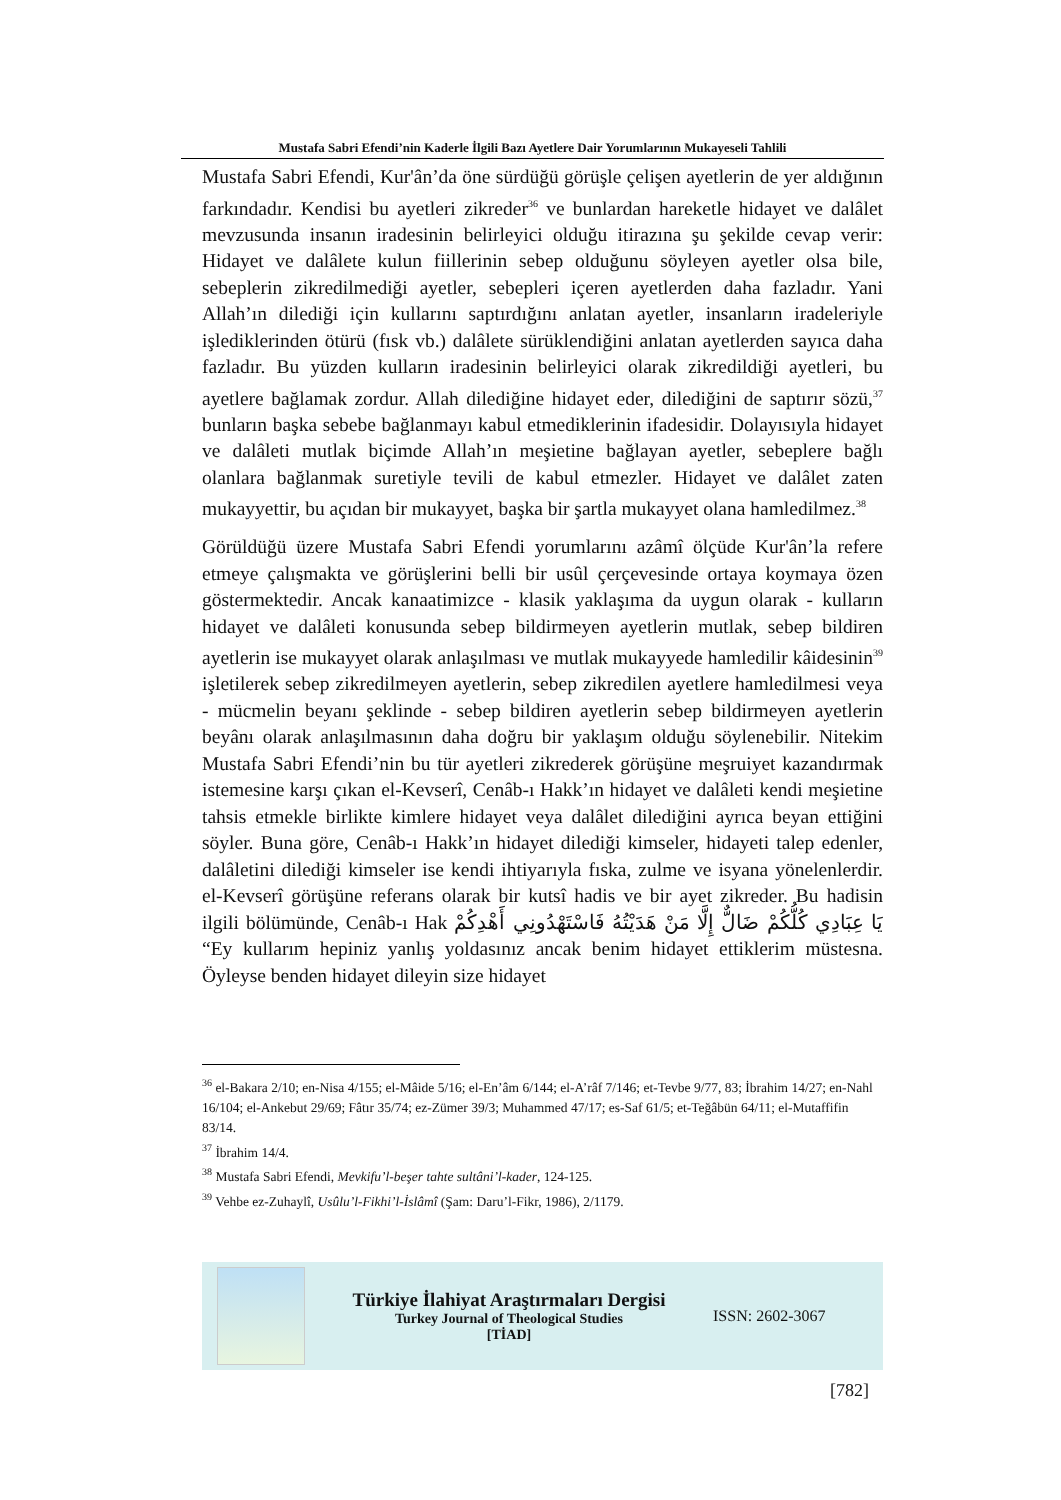Mustafa Sabri Efendi’nin Kaderle İlgili Bazı Ayetlere Dair Yorumlarının Mukayeseli Tahlili
Mustafa Sabri Efendi, Kur'ân’da öne sürdüğü görüşle çelişen ayetlerin de yer aldığının farkındadır. Kendisi bu ayetleri zikreder<sup>36</sup> ve bunlardan hareketle hidayet ve dalâlet mevzusunda insanın iradesinin belirleyici olduğu itirazına şu şekilde cevap verir: Hidayet ve dalâlete kulun fiillerinin sebep olduğunu söyleyen ayetler olsa bile, sebeplerin zikredilmediği ayetler, sebepleri içeren ayetlerden daha fazladır. Yani Allah’ın dilediği için kullarını saptırdığını anlatan ayetler, insanların iradeleriyle işlediklerinden ötürü (fısk vb.) dalâlete sürüklendiğini anlatan ayetlerden sayıca daha fazladır. Bu yüzden kulların iradesinin belirleyici olarak zikredildiği ayetleri, bu ayetlere bağlamak zordur. Allah dilediğine hidayet eder, dilediğini de saptırır sözü,<sup>37</sup> bunların başka sebebe bağlanmayı kabul etmediklerinin ifadesidir. Dolayısıyla hidayet ve dalâleti mutlak biçimde Allah’ın meşietine bağlayan ayetler, sebeplere bağlı olanlara bağlanmak suretiyle tevili de kabul etmezler. Hidayet ve dalâlet zaten mukayyettir, bu açıdan bir mukayyet, başka bir şartla mukayyet olana hamledilmez.<sup>38</sup>
Görüldüğü üzere Mustafa Sabri Efendi yorumlarını azâmî ölçüde Kur'ân’la refere etmeye çalışmakta ve görüşlerini belli bir usûl çerçevesinde ortaya koymaya özen göstermektedir. Ancak kanaatimizce - klasik yaklaşıma da uygun olarak - kulların hidayet ve dalâleti konusunda sebep bildirmeyen ayetlerin mutlak, sebep bildiren ayetlerin ise mukayyet olarak anlaşılması ve mutlak mukayyede hamledilir kâidesinin<sup>39</sup> işletilerek sebep zikredilmeyen ayetlerin, sebep zikredilen ayetlere hamledilmesi veya - mücmelin beyanı şeklinde - sebep bildiren ayetlerin sebep bildirmeyen ayetlerin beyânı olarak anlaşılmasının daha doğru bir yaklaşım olduğu söylenebilir. Nitekim Mustafa Sabri Efendi’nin bu tür ayetleri zikrederek görüşüne meşruiyet kazandırmak istemesine karşı çıkan el-Kevserî, Cenâb-ı Hakk’ın hidayet ve dalâleti kendi meşietine tahsis etmekle birlikte kimlere hidayet veya dalâlet dilediğini ayrıca beyan ettiğini söyler. Buna göre, Cenâb-ı Hakk’ın hidayet dilediği kimseler, hidayeti talep edenler, dalâletini dilediği kimseler ise kendi ihtiyarıyla fıska, zulme ve isyana yönelenlerdir. el-Kevserî görüşüne referans olarak bir kutsî hadis ve bir ayet zikreder. Bu hadisin ilgili bölümünde, Cenâb-ı Hak يَا عِبَادِي كُلُّكُمْ ضَالٌّ إِلَّا مَنْ هَدَيْتُهُ فَاسْتَهْدُونِي أَهْدِكُمْ “Ey kullarım hepiniz yanlış yoldasınız ancak benim hidayet ettiklerim müstesna. Öyleyse benden hidayet dileyin size hidayet
<sup>36</sup> el-Bakara 2/10; en-Nisa 4/155; el-Mâide 5/16; el-En’âm 6/144; el-A’râf 7/146; et-Tevbe 9/77, 83; İbrahim 14/27; en-Nahl 16/104; el-Ankebut 29/69; Fâtır 35/74; ez-Zümer 39/3; Muhammed 47/17; es-Saf 61/5; et-Teğâbün 64/11; el-Mutaffifin 83/14.
<sup>37</sup> İbrahim 14/4.
<sup>38</sup> Mustafa Sabri Efendi, Mevkifu’l-beşer tahte sultâni’l-kader, 124-125.
<sup>39</sup> Vehbe ez-Zuhaylî, Usûlu’l-Fikhi’l-İslâmî (Şam: Daru’l-Fikr, 1986), 2/1179.
Türkiye İlahiyat Araştırmaları Dergisi
Turkey Journal of Theological Studies
[TİAD]
ISSN: 2602-3067
[782]